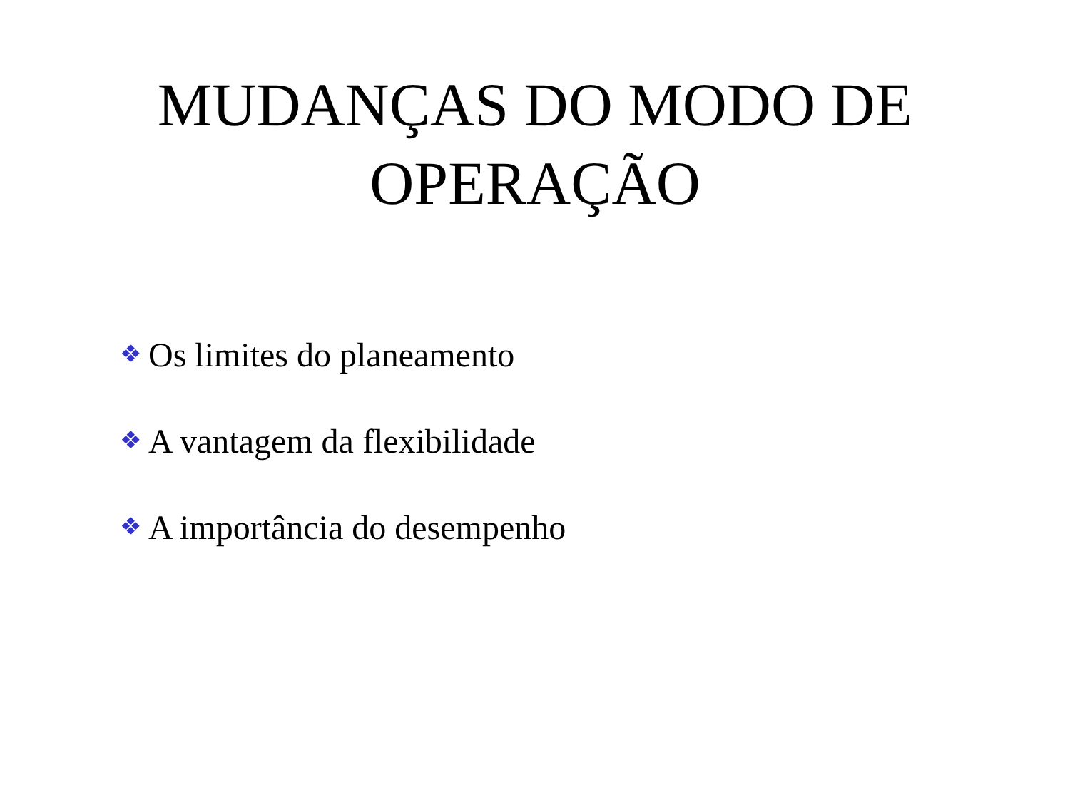MUDANÇAS DO MODO DE
OPERAÇÃO
❖ Os limites do planeamento
❖ A vantagem da flexibilidade
❖ A importância do desempenho